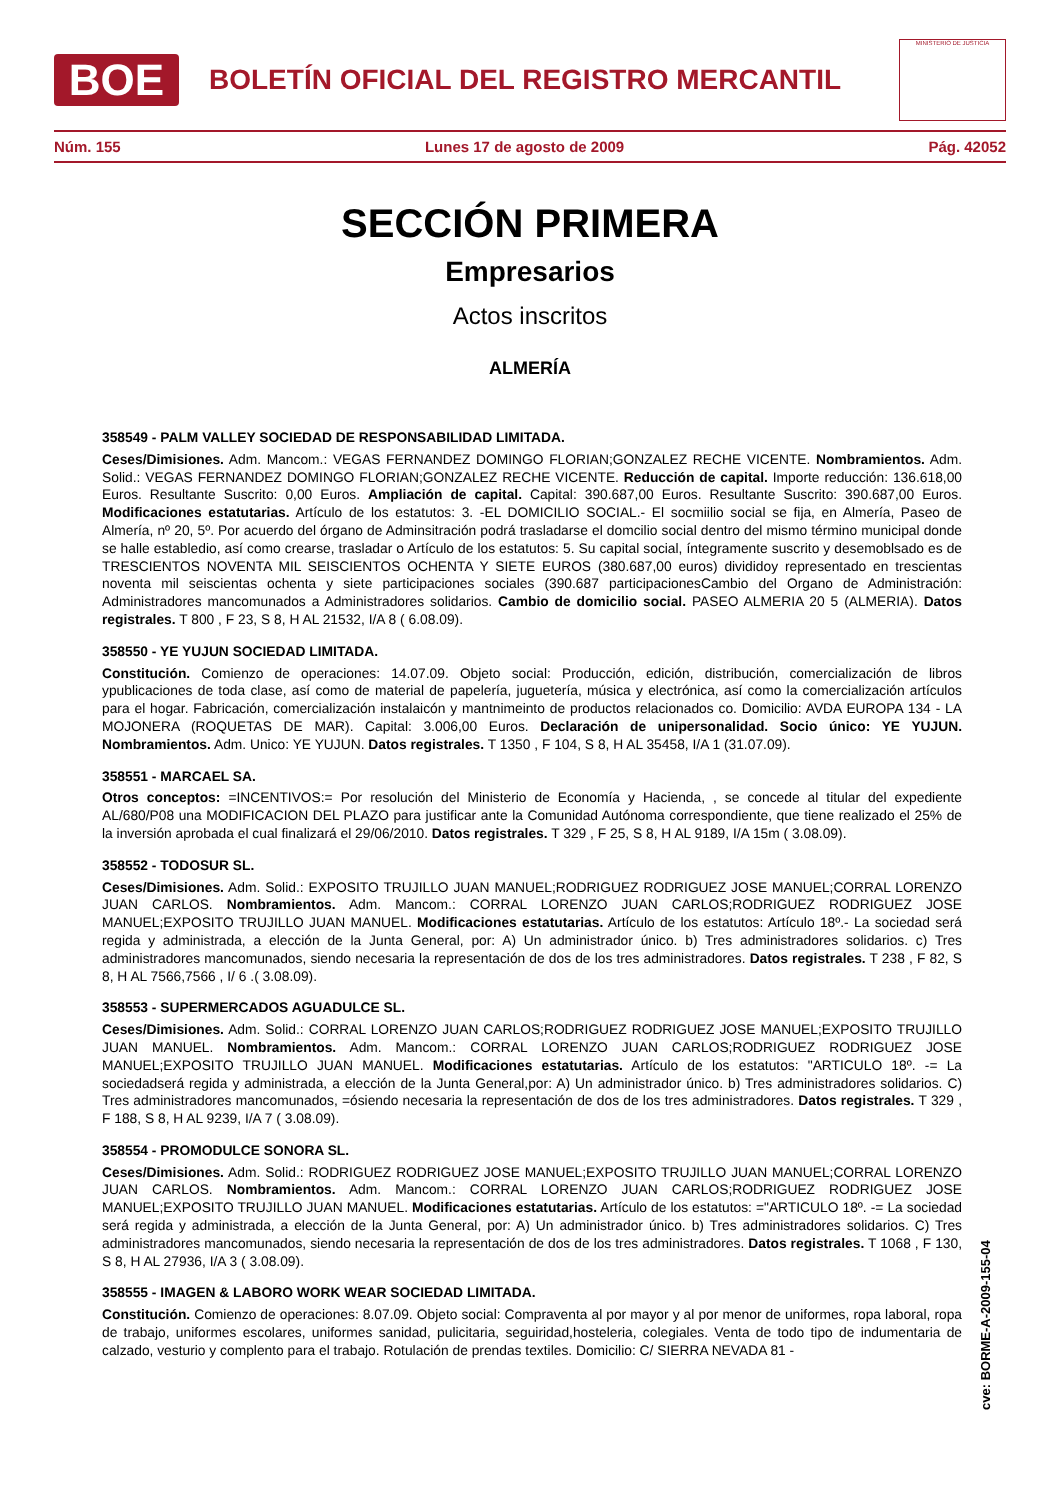BOE
BOLETÍN OFICIAL DEL REGISTRO MERCANTIL
MINISTERIO DE JUSTICIA
Núm. 155 Lunes 17 de agosto de 2009 Pág. 42052
SECCIÓN PRIMERA
Empresarios
Actos inscritos
ALMERÍA
358549 - PALM VALLEY SOCIEDAD DE RESPONSABILIDAD LIMITADA.
Ceses/Dimisiones. Adm. Mancom.: VEGAS FERNANDEZ DOMINGO FLORIAN;GONZALEZ RECHE VICENTE. Nombramientos. Adm. Solid.: VEGAS FERNANDEZ DOMINGO FLORIAN;GONZALEZ RECHE VICENTE. Reducción de capital. Importe reducción: 136.618,00 Euros. Resultante Suscrito: 0,00 Euros. Ampliación de capital. Capital: 390.687,00 Euros. Resultante Suscrito: 390.687,00 Euros. Modificaciones estatutarias. Artículo de los estatutos: 3. -EL DOMICILIO SOCIAL.- El socmiilio social se fija, en Almería, Paseo de Almería, nº 20, 5º. Por acuerdo del órgano de Adminsitración podrá trasladarse el domcilio social dentro del mismo término municipal donde se halle establedio, así como crearse, trasladar o Artículo de los estatutos: 5. Su capital social, íntegramente suscrito y desemoblsado es de TRESCIENTOS NOVENTA MIL SEISCIENTOS OCHENTA Y SIETE EUROS (380.687,00 euros) divididoy representado en trescientas noventa mil seiscientas ochenta y siete participaciones sociales (390.687 participacionesCambio del Organo de Administración: Administradores mancomunados a Administradores solidarios. Cambio de domicilio social. PASEO ALMERIA 20 5 (ALMERIA). Datos registrales. T 800 , F 23, S 8, H AL 21532, I/A 8 ( 6.08.09).
358550 - YE YUJUN SOCIEDAD LIMITADA.
Constitución. Comienzo de operaciones: 14.07.09. Objeto social: Producción, edición, distribución, comercialización de libros ypublicaciones de toda clase, así como de material de papelería, juguetería, música y electrónica, así como la comercialización artículos para el hogar. Fabricación, comercialización instalaicón y mantnimeinto de productos relacionados co. Domicilio: AVDA EUROPA 134 - LA MOJONERA (ROQUETAS DE MAR). Capital: 3.006,00 Euros. Declaración de unipersonalidad. Socio único: YE YUJUN. Nombramientos. Adm. Unico: YE YUJUN. Datos registrales. T 1350 , F 104, S 8, H AL 35458, I/A 1 (31.07.09).
358551 - MARCAEL SA.
Otros conceptos: =INCENTIVOS:= Por resolución del Ministerio de Economía y Hacienda, , se concede al titular del expediente AL/680/P08 una MODIFICACION DEL PLAZO para justificar ante la Comunidad Autónoma correspondiente, que tiene realizado el 25% de la inversión aprobada el cual finalizará el 29/06/2010. Datos registrales. T 329 , F 25, S 8, H AL 9189, I/A 15m ( 3.08.09).
358552 - TODOSUR SL.
Ceses/Dimisiones. Adm. Solid.: EXPOSITO TRUJILLO JUAN MANUEL;RODRIGUEZ RODRIGUEZ JOSE MANUEL;CORRAL LORENZO JUAN CARLOS. Nombramientos. Adm. Mancom.: CORRAL LORENZO JUAN CARLOS;RODRIGUEZ RODRIGUEZ JOSE MANUEL;EXPOSITO TRUJILLO JUAN MANUEL. Modificaciones estatutarias. Artículo de los estatutos: Artículo 18º.- La sociedad será regida y administrada, a elección de la Junta General, por: A) Un administrador único. b) Tres administradores solidarios. c) Tres administradores mancomunados, siendo necesaria la representación de dos de los tres administradores. Datos registrales. T 238 , F 82, S 8, H AL 7566,7566 , I/ 6 .( 3.08.09).
358553 - SUPERMERCADOS AGUADULCE SL.
Ceses/Dimisiones. Adm. Solid.: CORRAL LORENZO JUAN CARLOS;RODRIGUEZ RODRIGUEZ JOSE MANUEL;EXPOSITO TRUJILLO JUAN MANUEL. Nombramientos. Adm. Mancom.: CORRAL LORENZO JUAN CARLOS;RODRIGUEZ RODRIGUEZ JOSE MANUEL;EXPOSITO TRUJILLO JUAN MANUEL. Modificaciones estatutarias. Artículo de los estatutos: "ARTICULO 18º. -= La sociedadserá regida y administrada, a elección de la Junta General,por: A) Un administrador único. b) Tres administradores solidarios. C) Tres administradores mancomunados, =ósiendo necesaria la representación de dos de los tres administradores. Datos registrales. T 329 , F 188, S 8, H AL 9239, I/A 7 ( 3.08.09).
358554 - PROMODULCE SONORA SL.
Ceses/Dimisiones. Adm. Solid.: RODRIGUEZ RODRIGUEZ JOSE MANUEL;EXPOSITO TRUJILLO JUAN MANUEL;CORRAL LORENZO JUAN CARLOS. Nombramientos. Adm. Mancom.: CORRAL LORENZO JUAN CARLOS;RODRIGUEZ RODRIGUEZ JOSE MANUEL;EXPOSITO TRUJILLO JUAN MANUEL. Modificaciones estatutarias. Artículo de los estatutos: ="ARTICULO 18º. -= La sociedad será regida y administrada, a elección de la Junta General, por: A) Un administrador único. b) Tres administradores solidarios. C) Tres administradores mancomunados, siendo necesaria la representación de dos de los tres administradores. Datos registrales. T 1068 , F 130, S 8, H AL 27936, I/A 3 ( 3.08.09).
358555 - IMAGEN & LABORO WORK WEAR SOCIEDAD LIMITADA.
Constitución. Comienzo de operaciones: 8.07.09. Objeto social: Compraventa al por mayor y al por menor de uniformes, ropa laboral, ropa de trabajo, uniformes escolares, uniformes sanidad, pulicitaria, seguiridad,hosteleria, colegiales. Venta de todo tipo de indumentaria de calzado, vesturio y complento para el trabajo. Rotulación de prendas textiles. Domicilio: C/ SIERRA NEVADA 81 -
cve: BORME-A-2009-155-04